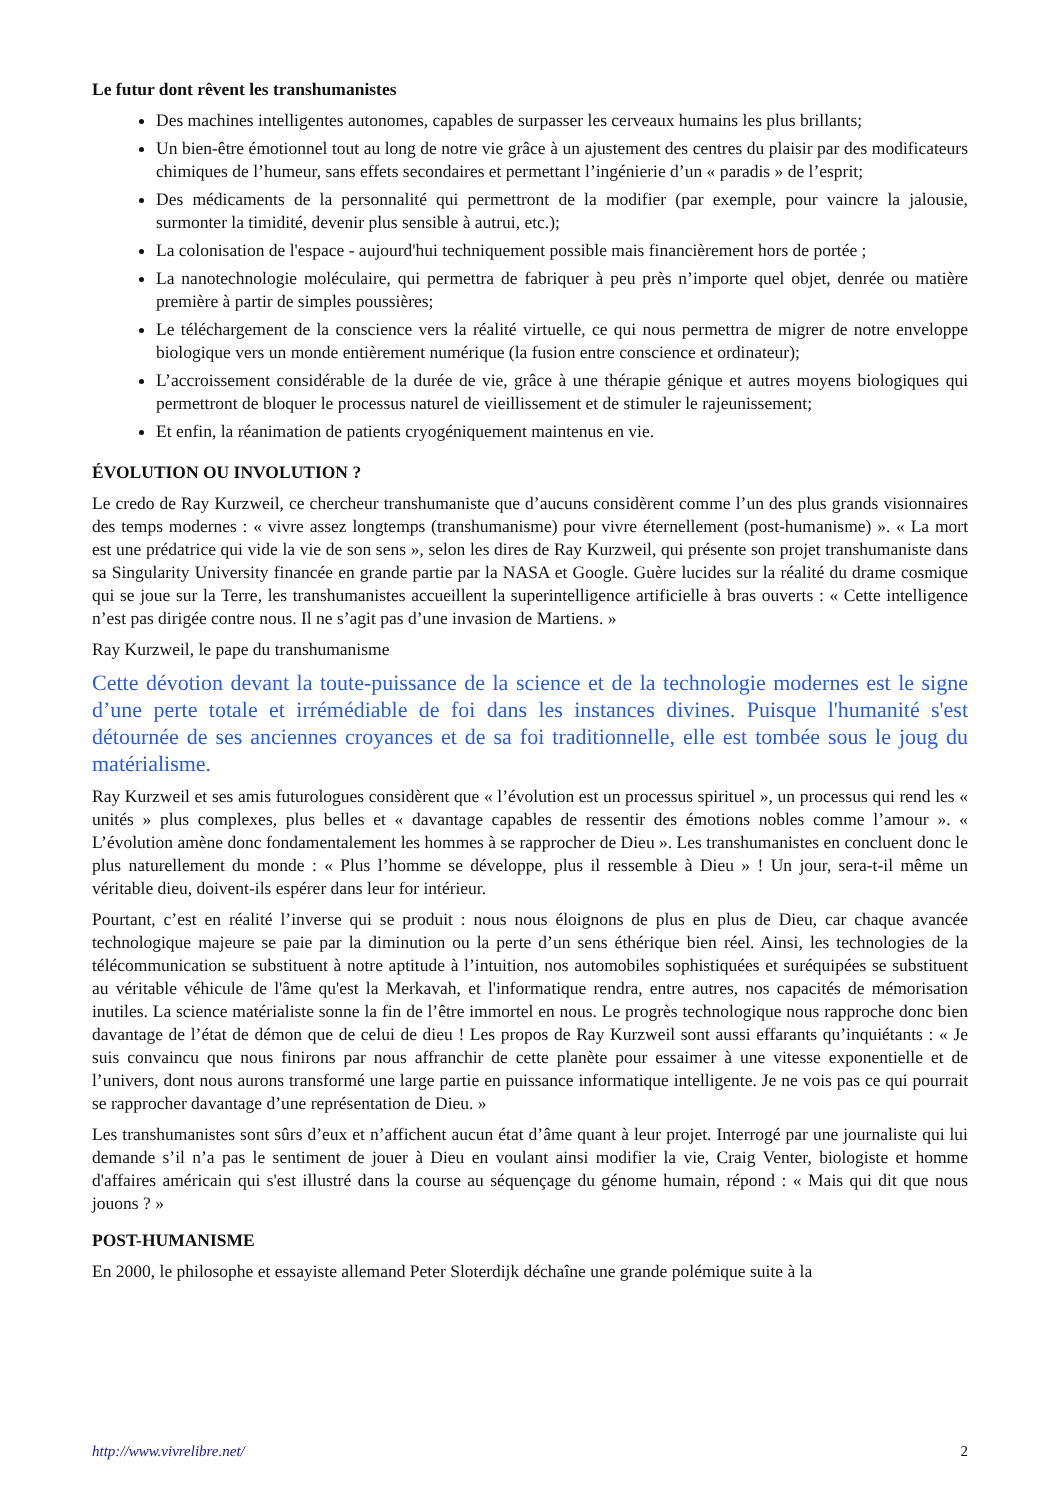Le futur dont rêvent les transhumanistes
Des machines intelligentes autonomes, capables de surpasser les cerveaux humains les plus brillants;
Un bien-être émotionnel tout au long de notre vie grâce à un ajustement des centres du plaisir par des modificateurs chimiques de l’humeur, sans effets secondaires et permettant l’ingénierie d’un « paradis » de l’esprit;
Des médicaments de la personnalité qui permettront de la modifier (par exemple, pour vaincre la jalousie, surmonter la timidité, devenir plus sensible à autrui, etc.);
La colonisation de l'espace - aujourd'hui techniquement possible mais financièrement hors de portée ;
La nanotechnologie moléculaire, qui permettra de fabriquer à peu près n’importe quel objet, denrée ou matière première à partir de simples poussières;
Le téléchargement de la conscience vers la réalité virtuelle, ce qui nous permettra de migrer de notre enveloppe biologique vers un monde entièrement numérique (la fusion entre conscience et ordinateur);
L’accroissement considérable de la durée de vie, grâce à une thérapie génique et autres moyens biologiques qui permettront de bloquer le processus naturel de vieillissement et de stimuler le rajeunissement;
Et enfin, la réanimation de patients cryogéniquement maintenus en vie.
ÉVOLUTION OU INVOLUTION ?
Le credo de Ray Kurzweil, ce chercheur transhumaniste que d’aucuns considèrent comme l’un des plus grands visionnaires des temps modernes : « vivre assez longtemps (transhumanisme) pour vivre éternellement (post-humanisme) ». « La mort est une prédatrice qui vide la vie de son sens », selon les dires de Ray Kurzweil, qui présente son projet transhumaniste dans sa Singularity University financée en grande partie par la NASA et Google. Guère lucides sur la réalité du drame cosmique qui se joue sur la Terre, les transhumanistes accueillent la superintelligence artificielle à bras ouverts : « Cette intelligence n’est pas dirigée contre nous. Il ne s’agit pas d’une invasion de Martiens. »
Ray Kurzweil, le pape du transhumanisme
Cette dévotion devant la toute-puissance de la science et de la technologie modernes est le signe d’une perte totale et irrémédiable de foi dans les instances divines. Puisque l'humanité s'est détournée de ses anciennes croyances et de sa foi traditionnelle, elle est tombée sous le joug du matérialisme.
Ray Kurzweil et ses amis futurologues considèrent que « l’évolution est un processus spirituel », un processus qui rend les « unités » plus complexes, plus belles et « davantage capables de ressentir des émotions nobles comme l’amour ». « L’évolution amène donc fondamentalement les hommes à se rapprocher de Dieu ». Les transhumanistes en concluent donc le plus naturellement du monde : « Plus l’homme se développe, plus il ressemble à Dieu » ! Un jour, sera-t-il même un véritable dieu, doivent-ils espérer dans leur for intérieur.
Pourtant, c’est en réalité l’inverse qui se produit : nous nous éloignons de plus en plus de Dieu, car chaque avancée technologique majeure se paie par la diminution ou la perte d’un sens éthérique bien réel. Ainsi, les technologies de la télécommunication se substituent à notre aptitude à l’intuition, nos automobiles sophistiquées et suréquipées se substituent au véritable véhicule de l'âme qu'est la Merkavah, et l'informatique rendra, entre autres, nos capacités de mémorisation inutiles. La science matérialiste sonne la fin de l’être immortel en nous. Le progrès technologique nous rapproche donc bien davantage de l’état de démon que de celui de dieu ! Les propos de Ray Kurzweil sont aussi effarants qu’inquiétants : « Je suis convaincu que nous finirons par nous affranchir de cette planète pour essaimer à une vitesse exponentielle et de l’univers, dont nous aurons transformé une large partie en puissance informatique intelligente. Je ne vois pas ce qui pourrait se rapprocher davantage d’une représentation de Dieu. »
Les transhumanistes sont sûrs d’eux et n’affichent aucun état d’âme quant à leur projet. Interrogé par une journaliste qui lui demande s’il n’a pas le sentiment de jouer à Dieu en voulant ainsi modifier la vie, Craig Venter, biologiste et homme d'affaires américain qui s'est illustré dans la course au séquençage du génome humain, répond : « Mais qui dit que nous jouons ? »
POST-HUMANISME
En 2000, le philosophe et essayiste allemand Peter Sloterdijk déchaîne une grande polémique suite à la
http://www.vivrelibre.net/ 2